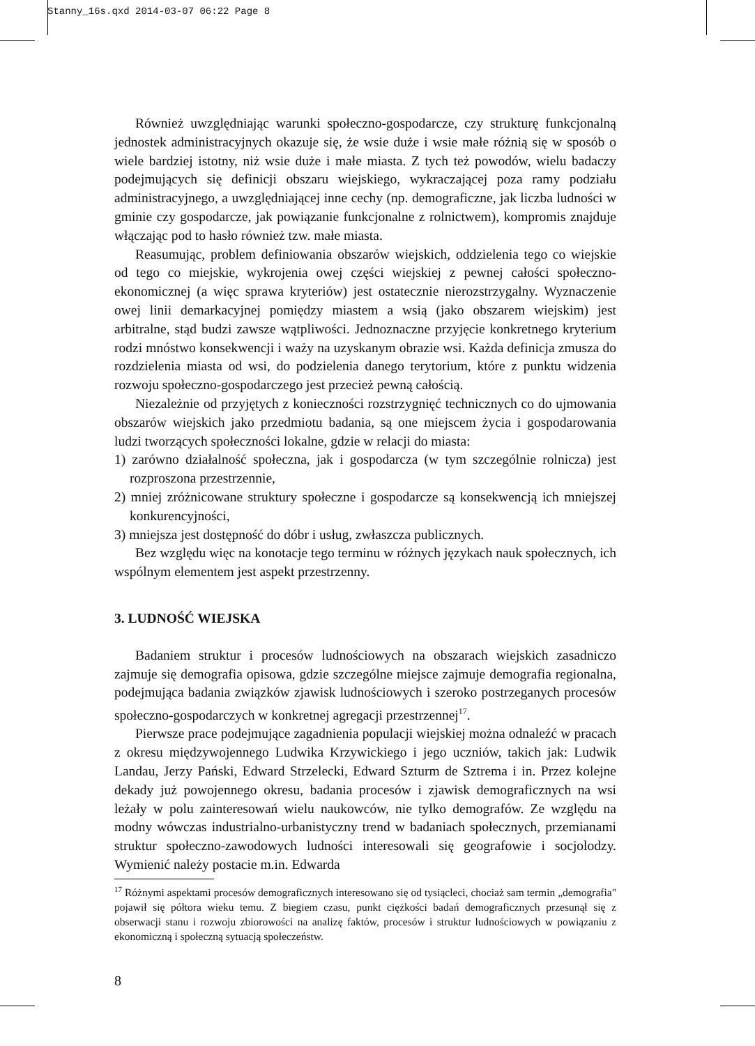Stanny_16s.qxd 2014-03-07 06:22 Page 8
Również uwzględniając warunki społeczno-gospodarcze, czy strukturę funkcjonalną jednostek administracyjnych okazuje się, że wsie duże i wsie małe różnią się w sposób o wiele bardziej istotny, niż wsie duże i małe miasta. Z tych też powodów, wielu badaczy podejmujących się definicji obszaru wiejskiego, wykraczającej poza ramy podziału administracyjnego, a uwzględniającej inne cechy (np. demograficzne, jak liczba ludności w gminie czy gospodarcze, jak powiązanie funkcjonalne z rolnictwem), kompromis znajduje włączając pod to hasło również tzw. małe miasta.
Reasumując, problem definiowania obszarów wiejskich, oddzielenia tego co wiejskie od tego co miejskie, wykrojenia owej części wiejskiej z pewnej całości społeczno-ekonomicznej (a więc sprawa kryteriów) jest ostatecznie nierozstrzygalny. Wyznaczenie owej linii demarkacyjnej pomiędzy miastem a wsią (jako obszarem wiejskim) jest arbitralne, stąd budzi zawsze wątpliwości. Jednoznaczne przyjęcie konkretnego kryterium rodzi mnóstwo konsekwencji i waży na uzyskanym obrazie wsi. Każda definicja zmusza do rozdzielenia miasta od wsi, do podzielenia danego terytorium, które z punktu widzenia rozwoju społeczno-gospodarczego jest przecież pewną całością.
Niezależnie od przyjętych z konieczności rozstrzygnięć technicznych co do ujmowania obszarów wiejskich jako przedmiotu badania, są one miejscem życia i gospodarowania ludzi tworzących społeczności lokalne, gdzie w relacji do miasta:
1) zarówno działalność społeczna, jak i gospodarcza (w tym szczególnie rolnicza) jest rozproszona przestrzennie,
2) mniej zróżnicowane struktury społeczne i gospodarcze są konsekwencją ich mniejszej konkurencyjności,
3) mniejsza jest dostępność do dóbr i usług, zwłaszcza publicznych.
Bez względu więc na konotacje tego terminu w różnych językach nauk społecznych, ich wspólnym elementem jest aspekt przestrzenny.
3. LUDNOŚĆ WIEJSKA
Badaniem struktur i procesów ludnościowych na obszarach wiejskich zasadniczo zajmuje się demografia opisowa, gdzie szczególne miejsce zajmuje demografia regionalna, podejmująca badania związków zjawisk ludnościowych i szeroko postrzeganych procesów społeczno-gospodarczych w konkretnej agregacji przestrzennej<sup>17</sup>.
Pierwsze prace podejmujące zagadnienia populacji wiejskiej można odnaleźć w pracach z okresu międzywojennego Ludwika Krzywickiego i jego uczniów, takich jak: Ludwik Landau, Jerzy Pański, Edward Strzelecki, Edward Szturm de Sztrema i in. Przez kolejne dekady już powojennego okresu, badania procesów i zjawisk demograficznych na wsi leżały w polu zainteresowań wielu naukowców, nie tylko demografów. Ze względu na modny wówczas industrialno-urbanistyczny trend w badaniach społecznych, przemianami struktur społeczno-zawodowych ludności interesowali się geografowie i socjolodzy. Wymienić należy postacie m.in. Edwarda
<sup>17</sup> Różnymi aspektami procesów demograficznych interesowano się od tysiącleci, chociaż sam termin „demografia" pojawił się półtora wieku temu. Z biegiem czasu, punkt ciężkości badań demograficznych przesunął się z obserwacji stanu i rozwoju zbiorowości na analizę faktów, procesów i struktur ludnościowych w powiązaniu z ekonomiczną i społeczną sytuacją społeczeństw.
8